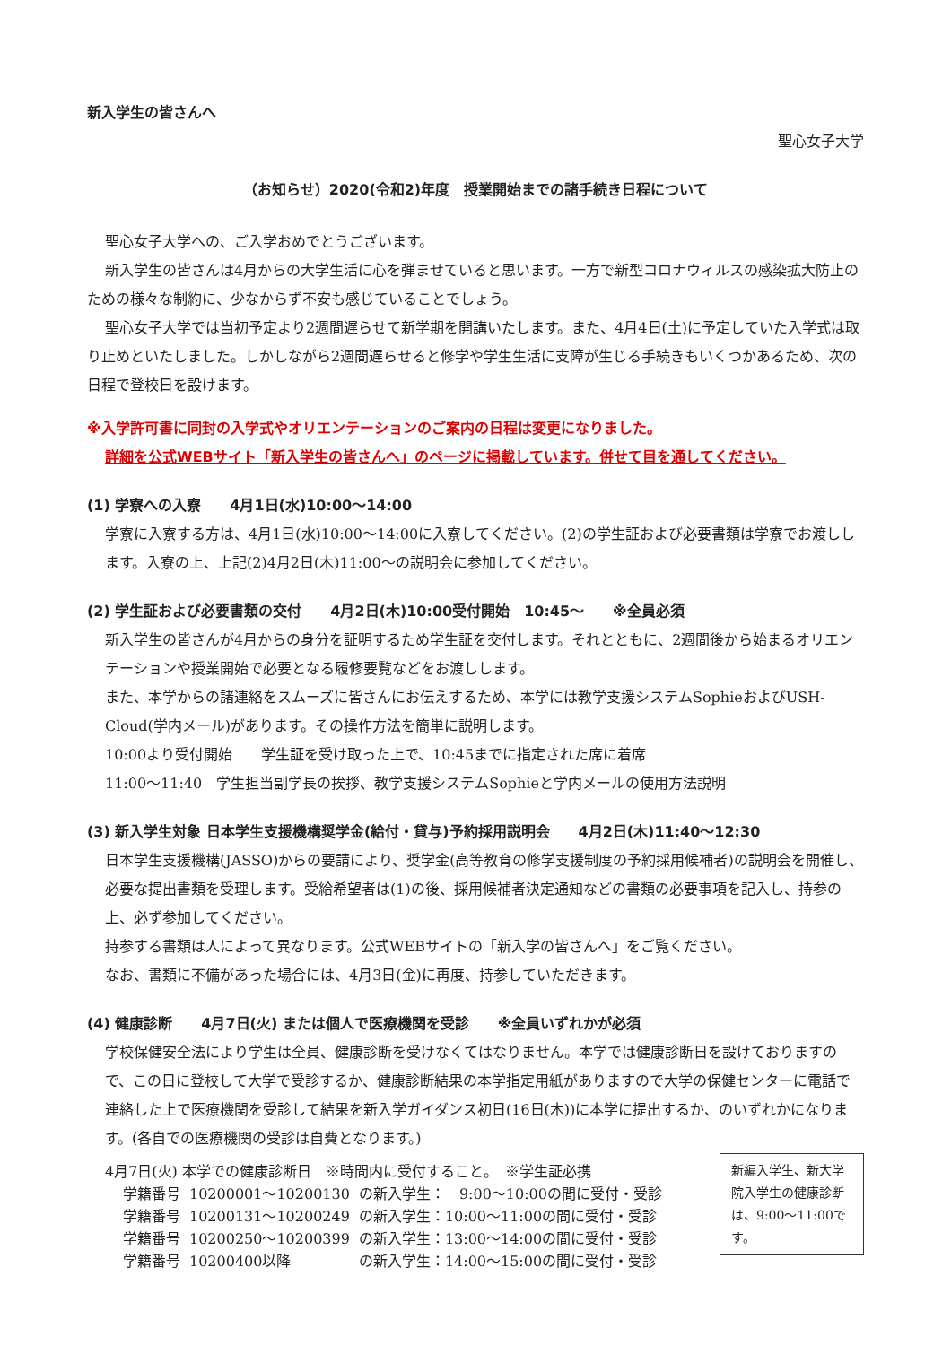新入学生の皆さんへ
聖心女子大学
（お知らせ）2020(令和2)年度　授業開始までの諸手続き日程について
聖心女子大学への、ご入学おめでとうございます。
新入学生の皆さんは4月からの大学生活に心を弾ませていると思います。一方で新型コロナウィルスの感染拡大防止のための様々な制約に、少なからず不安も感じていることでしょう。
聖心女子大学では当初予定より2週間遅らせて新学期を開講いたします。また、4月4日(土)に予定していた入学式は取り止めといたしました。しかしながら2週間遅らせると修学や学生生活に支障が生じる手続きもいくつかあるため、次の日程で登校日を設けます。
※入学許可書に同封の入学式やオリエンテーションのご案内の日程は変更になりました。
詳細を公式WEBサイト「新入学生の皆さんへ」のページに掲載しています。併せて目を通してください。
(1) 学寮への入寮　　4月1日(水)10:00～14:00
学寮に入寮する方は、4月1日(水)10:00～14:00に入寮してください。(2)の学生証および必要書類は学寮でお渡しします。入寮の上、上記(2)4月2日(木)11:00～の説明会に参加してください。
(2) 学生証および必要書類の交付　　4月2日(木)10:00受付開始　10:45～　　※全員必須
新入学生の皆さんが4月からの身分を証明するため学生証を交付します。それとともに、2週間後から始まるオリエンテーションや授業開始で必要となる履修要覧などをお渡しします。
また、本学からの諸連絡をスムーズに皆さんにお伝えするため、本学には教学支援システムSophieおよびUSH-Cloud(学内メール)があります。その操作方法を簡単に説明します。
10:00より受付開始　　学生証を受け取った上で、10:45までに指定された席に着席
11:00～11:40　学生担当副学長の挨拶、教学支援システムSophieと学内メールの使用方法説明
(3) 新入学生対象 日本学生支援機構奨学金(給付・貸与)予約採用説明会　　4月2日(木)11:40～12:30
日本学生支援機構(JASSO)からの要請により、奨学金(高等教育の修学支援制度の予約採用候補者)の説明会を開催し、必要な提出書類を受理します。受給希望者は(1)の後、採用候補者決定通知などの書類の必要事項を記入し、持参の上、必ず参加してください。
持参する書類は人によって異なります。公式WEBサイトの「新入学の皆さんへ」をご覧ください。
なお、書類に不備があった場合には、4月3日(金)に再度、持参していただきます。
(4) 健康診断　　4月7日(火) または個人で医療機関を受診　　※全員いずれかが必須
学校保健安全法により学生は全員、健康診断を受けなくてはなりません。本学では健康診断日を設けておりますので、この日に登校して大学で受診するか、健康診断結果の本学指定用紙がありますので大学の保健センターに電話で連絡した上で医療機関を受診して結果を新入学ガイダンス初日(16日(木))に本学に提出するか、のいずれかになります。(各自での医療機関の受診は自費となります。)
4月7日(火) 本学での健康診断日　※時間内に受付すること。　※学生証必携
| 学籍番号 | 10200001～10200130 | の新入学生： 9:00～10:00の間に受付・受診 |
| 学籍番号 | 10200131～10200249 | の新入学生：10:00～11:00の間に受付・受診 |
| 学籍番号 | 10200250～10200399 | の新入学生：13:00～14:00の間に受付・受診 |
| 学籍番号 | 10200400以降 | の新入学生：14:00～15:00の間に受付・受診 |
新編入学生、新大学院入学生の健康診断は、9:00～11:00です。